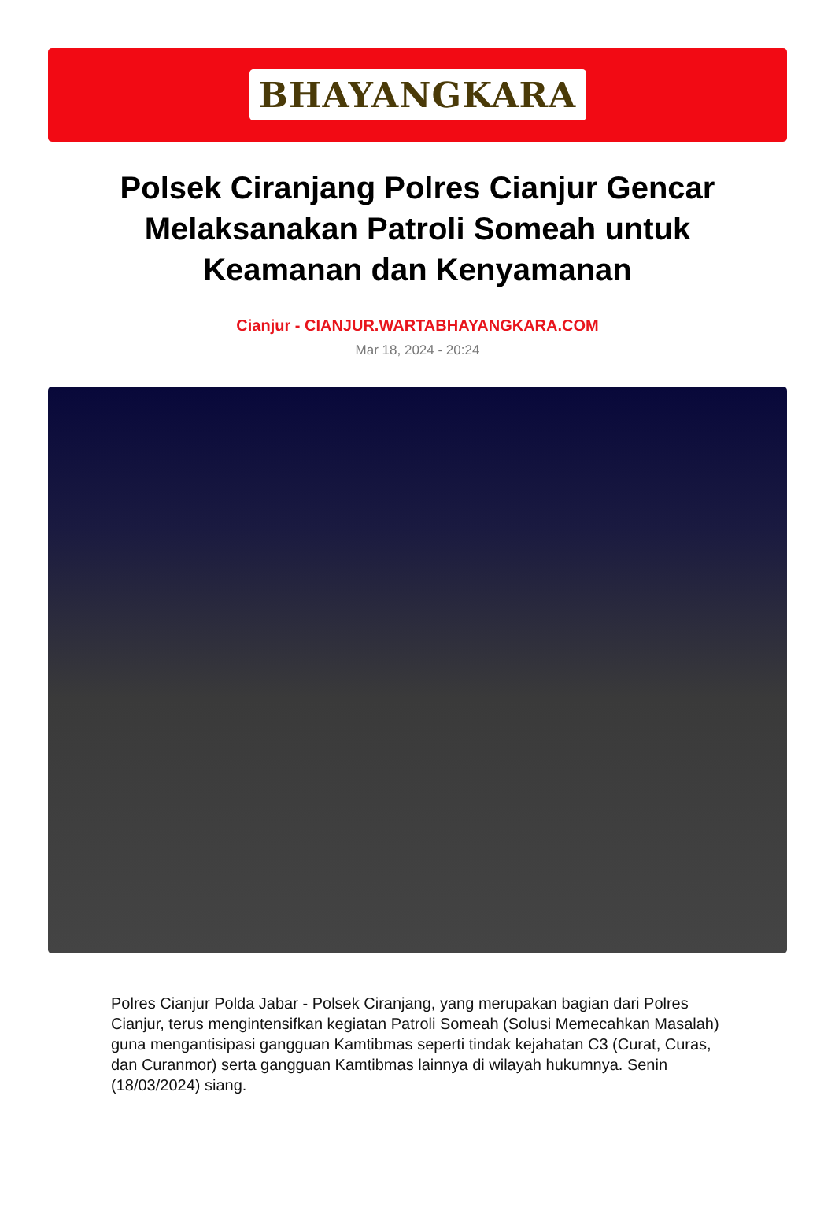BHAYANGKARA
Polsek Ciranjang Polres Cianjur Gencar Melaksanakan Patroli Someah untuk Keamanan dan Kenyamanan
Cianjur - CIANJUR.WARTABHAYANGKARA.COM
Mar 18, 2024 - 20:24
Polres Cianjur Polda Jabar - Polsek Ciranjang, yang merupakan bagian dari Polres Cianjur, terus mengintensifkan kegiatan Patroli Someah (Solusi Memecahkan Masalah) guna mengantisipasi gangguan Kamtibmas seperti tindak kejahatan C3 (Curat, Curas, dan Curanmor) serta gangguan Kamtibmas lainnya di wilayah hukumnya. Senin (18/03/2024) siang.